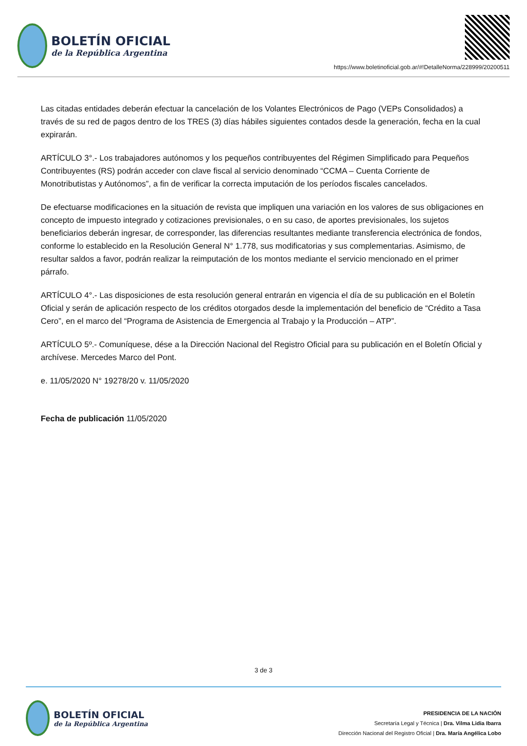BOLETÍN OFICIAL
de la República Argentina
https://www.boletinoficial.gob.ar/#!DetalleNorma/228999/20200511
Las citadas entidades deberán efectuar la cancelación de los Volantes Electrónicos de Pago (VEPs Consolidados) a través de su red de pagos dentro de los TRES (3) días hábiles siguientes contados desde la generación, fecha en la cual expirarán.
ARTÍCULO 3°.- Los trabajadores autónomos y los pequeños contribuyentes del Régimen Simplificado para Pequeños Contribuyentes (RS) podrán acceder con clave fiscal al servicio denominado “CCMA – Cuenta Corriente de Monotributistas y Autónomos”, a fin de verificar la correcta imputación de los períodos fiscales cancelados.
De efectuarse modificaciones en la situación de revista que impliquen una variación en los valores de sus obligaciones en concepto de impuesto integrado y cotizaciones previsionales, o en su caso, de aportes previsionales, los sujetos beneficiarios deberán ingresar, de corresponder, las diferencias resultantes mediante transferencia electrónica de fondos, conforme lo establecido en la Resolución General N° 1.778, sus modificatorias y sus complementarias. Asimismo, de resultar saldos a favor, podrán realizar la reimputación de los montos mediante el servicio mencionado en el primer párrafo.
ARTÍCULO 4°.- Las disposiciones de esta resolución general entrarán en vigencia el día de su publicación en el Boletín Oficial y serán de aplicación respecto de los créditos otorgados desde la implementación del beneficio de “Crédito a Tasa Cero”, en el marco del “Programa de Asistencia de Emergencia al Trabajo y la Producción – ATP”.
ARTÍCULO 5º.- Comuníquese, dése a la Dirección Nacional del Registro Oficial para su publicación en el Boletín Oficial y archívese. Mercedes Marco del Pont.
e. 11/05/2020 N° 19278/20 v. 11/05/2020
Fecha de publicación 11/05/2020
3 de 3
BOLETÍN OFICIAL
de la República Argentina
PRESIDENCIA DE LA NACIÓN
Secretaría Legal y Técnica | Dra. Vilma Lidia Ibarra
Dirección Nacional del Registro Oficial | Dra. María Angélica Lobo